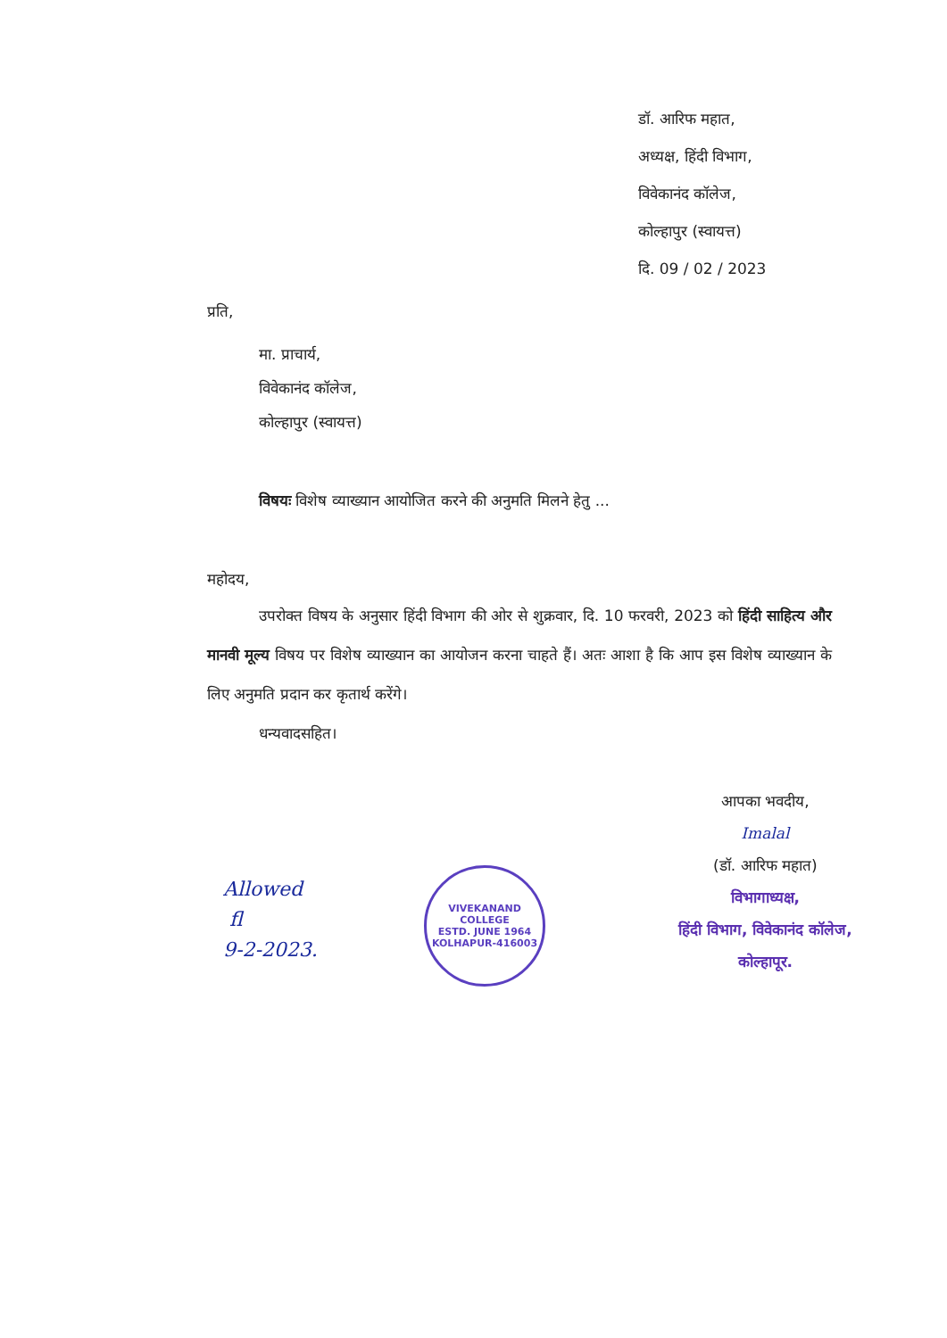डॉ. आरिफ महात,
अध्यक्ष, हिंदी विभाग,
विवेकानंद कॉलेज,
कोल्हापुर (स्वायत्त)
दि. 09 / 02 / 2023
प्रति,
मा. प्राचार्य,
विवेकानंद कॉलेज,
कोल्हापुर (स्वायत्त)
विषयः विशेष व्याख्यान आयोजित करने की अनुमति मिलने हेतु ...
महोदय,
उपरोक्त विषय के अनुसार हिंदी विभाग की ओर से शुक्रवार, दि. 10 फरवरी, 2023 को हिंदी साहित्य और मानवी मूल्य विषय पर विशेष व्याख्यान का आयोजन करना चाहते हैं। अतः आशा है कि आप इस विशेष व्याख्यान के लिए अनुमति प्रदान कर कृतार्थ करेंगे।
धन्यवादसहित।
आपका भवदीय,
Imalal
(डॉ. आरिफ महात)
विभागाध्यक्ष,
हिंदी विभाग, विवेकानंद कॉलेज,
कोल्हापूर.
Allowed
fl
9-2-2023.
VIVEKANAND COLLEGE
ESTD. JUNE 1964
KOLHAPUR-416003